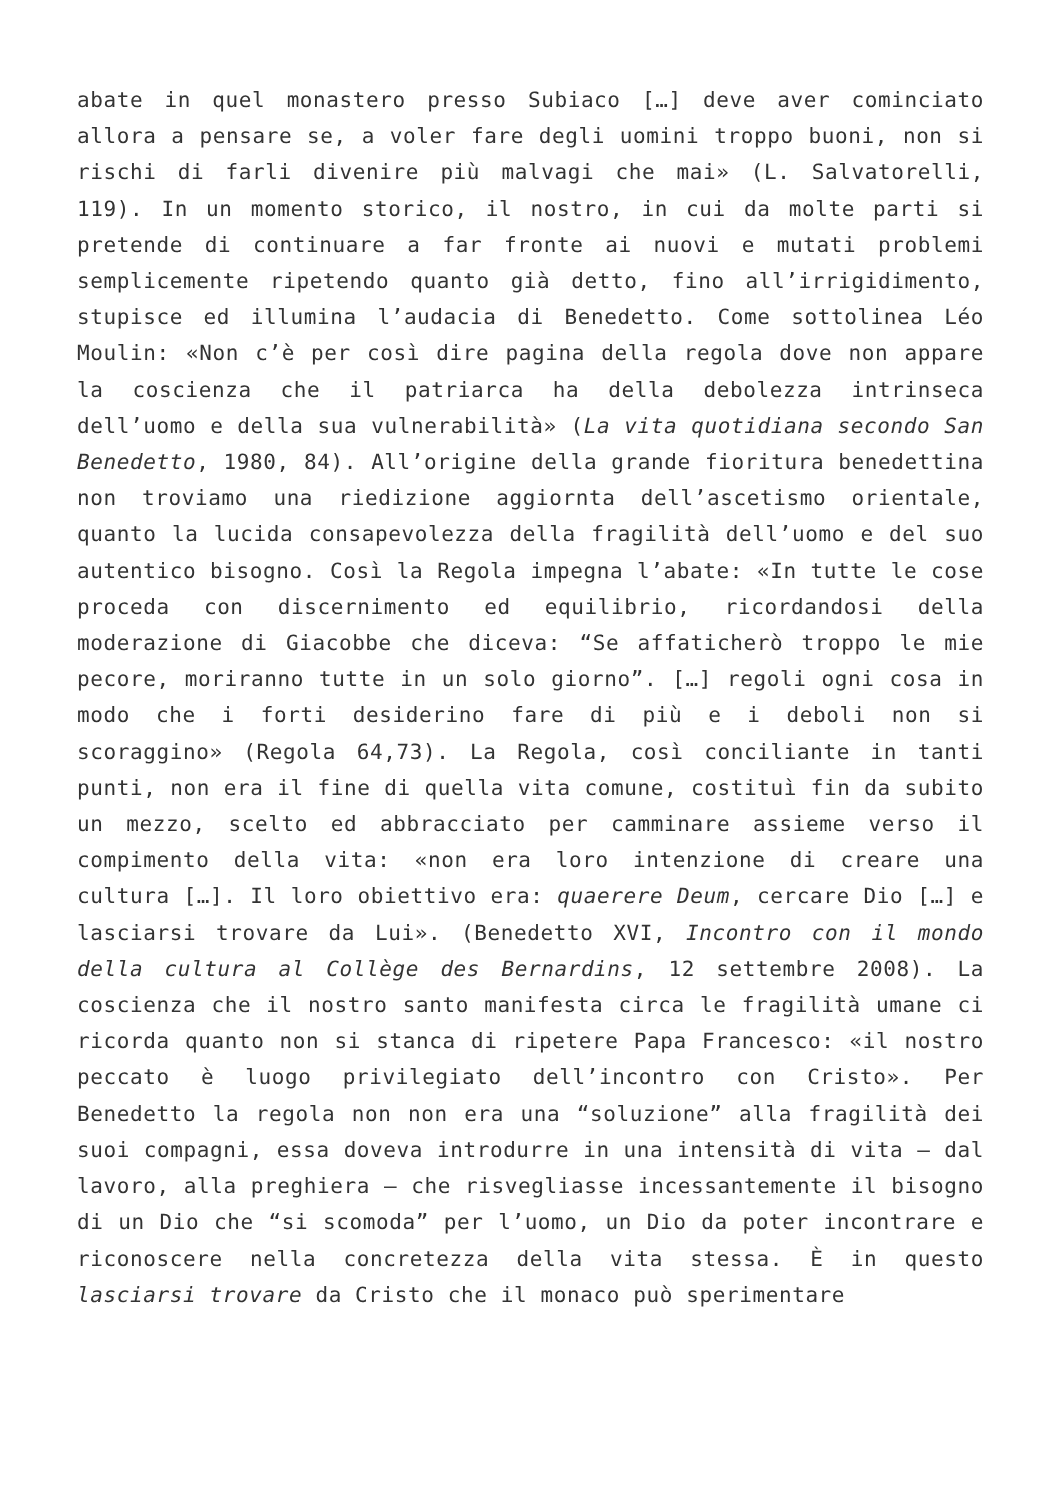abate in quel monastero presso Subiaco […] deve aver cominciato allora a pensare se, a voler fare degli uomini troppo buoni, non si rischi di farli divenire più malvagi che mai» (L. Salvatorelli, 119). In un momento storico, il nostro, in cui da molte parti si pretende di continuare a far fronte ai nuovi e mutati problemi semplicemente ripetendo quanto già detto, fino all’irrigidimento, stupisce ed illumina l’audacia di Benedetto. Come sottolinea Léo Moulin: «Non c’è per così dire pagina della regola dove non appare la coscienza che il patriarca ha della debolezza intrinseca dell’uomo e della sua vulnerabilità» (La vita quotidiana secondo San Benedetto, 1980, 84). All’origine della grande fioritura benedettina non troviamo una riedizione aggiornta dell’ascetismo orientale, quanto la lucida consapevolezza della fragilità dell’uomo e del suo autentico bisogno. Così la Regola impegna l’abate: «In tutte le cose proceda con discernimento ed equilibrio, ricordandosi della moderazione di Giacobbe che diceva: “Se affaticherò troppo le mie pecore, moriranno tutte in un solo giorno”. […] regoli ogni cosa in modo che i forti desiderino fare di più e i deboli non si scoraggino» (Regola 64,73). La Regola, così conciliante in tanti punti, non era il fine di quella vita comune, costituì fin da subito un mezzo, scelto ed abbracciato per camminare assieme verso il compimento della vita: «non era loro intenzione di creare una cultura […]. Il loro obiettivo era: quaerere Deum, cercare Dio […] e lasciarsi trovare da Lui». (Benedetto XVI, Incontro con il mondo della cultura al Collège des Bernardins, 12 settembre 2008). La coscienza che il nostro santo manifesta circa le fragilità umane ci ricorda quanto non si stanca di ripetere Papa Francesco: «il nostro peccato è luogo privilegiato dell’incontro con Cristo». Per Benedetto la regola non non era una “soluzione” alla fragilità dei suoi compagni, essa doveva introdurre in una intensità di vita – dal lavoro, alla preghiera – che risvegliasse incessantemente il bisogno di un Dio che “si scomoda” per l’uomo, un Dio da poter incontrare e riconoscere nella concretezza della vita stessa. È in questo lasciarsi trovare da Cristo che il monaco può sperimentare